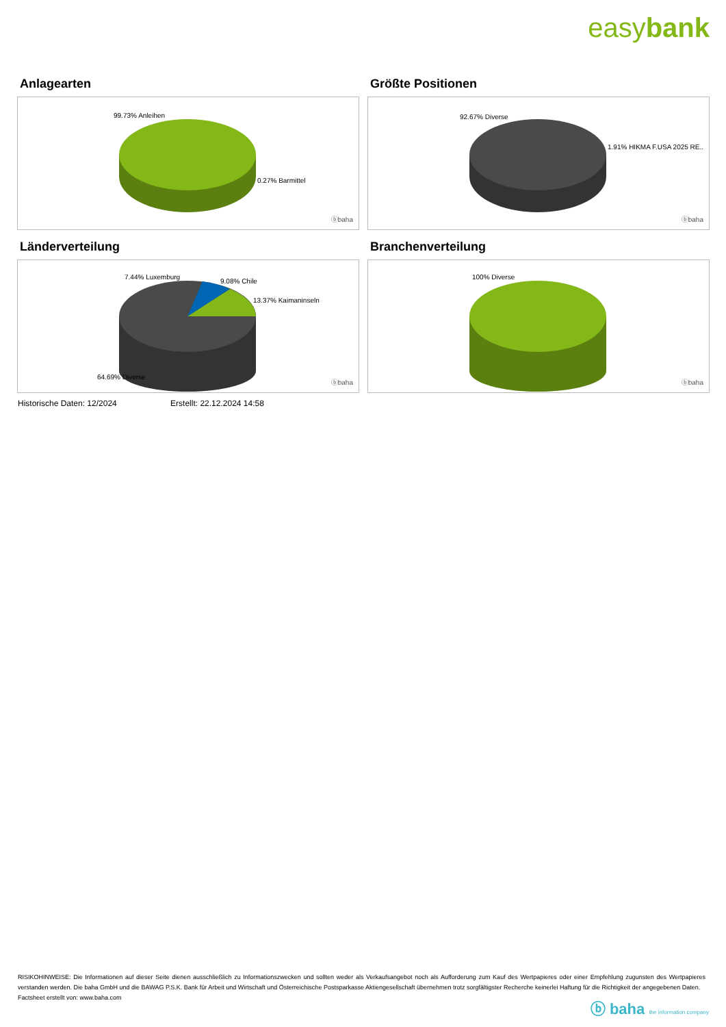easybank
Anlagearten
99.73% Anleihen
0.27% Barmittel
ⓑbaha
Größte Positionen
92.67% Diverse
1.91% HIKMA F.USA 2025 RE..
ⓑbaha
Länderverteilung
7.44% Luxemburg
9.08% Chile
13.37% Kaimaninseln
64.69% Diverse
ⓑbaha
Branchenverteilung
100% Diverse
ⓑbaha
Historische Daten: 12/2024 Erstellt: 22.12.2024 14:58
RISIKOHINWEISE: Die Informationen auf dieser Seite dienen ausschließlich zu Informationszwecken und sollten weder als Verkaufsangebot noch als Aufforderung zum Kauf des Wertpapieres oder einer Empfehlung zugunsten des Wertpapieres verstanden werden. Die baha GmbH und die BAWAG P.S.K. Bank für Arbeit und Wirtschaft und Österreichische Postsparkasse Aktiengesellschaft übernehmen trotz sorgfältigster Recherche keinerlei Haftung für die Richtigkeit der angegebenen Daten.
Factsheet erstellt von: www.baha.com
ⓑ baha the information company